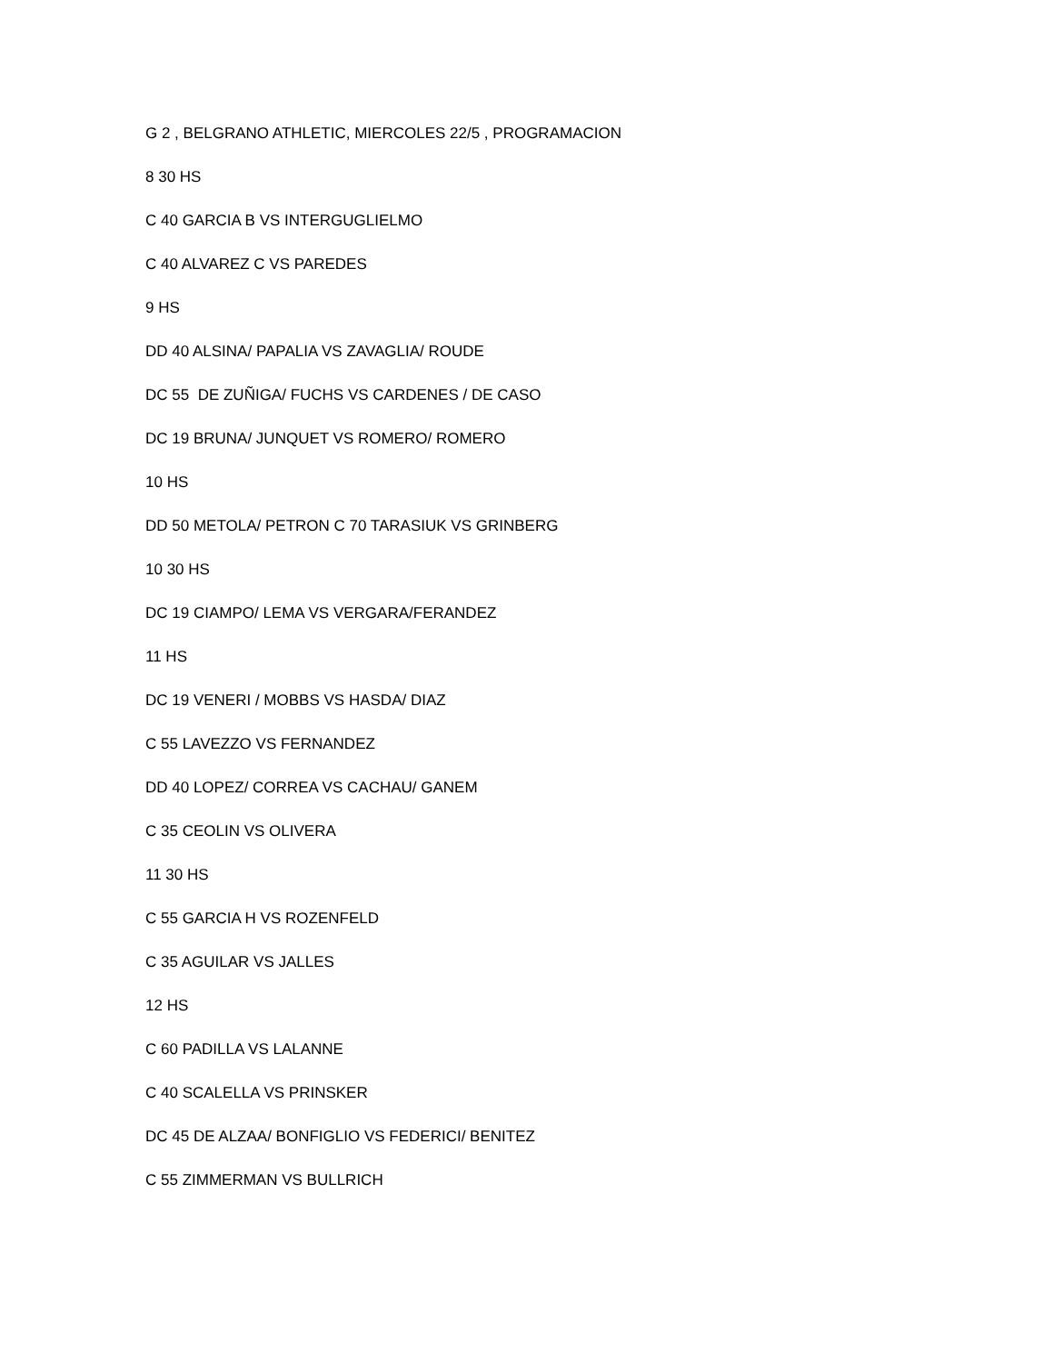G 2 , BELGRANO ATHLETIC, MIERCOLES 22/5 , PROGRAMACION
8 30 HS
C 40 GARCIA B VS INTERGUGLIELMO
C 40 ALVAREZ C VS PAREDES
9 HS
DD 40 ALSINA/ PAPALIA VS ZAVAGLIA/ ROUDE
DC 55 DE ZUÑIGA/ FUCHS VS CARDENES / DE CASO
DC 19 BRUNA/ JUNQUET VS ROMERO/ ROMERO
10 HS
DD 50 METOLA/ PETRON C 70 TARASIUK VS GRINBERG
10 30 HS
DC 19 CIAMPO/ LEMA VS VERGARA/FERANDEZ
11 HS
DC 19 VENERI / MOBBS VS HASDA/ DIAZ
C 55 LAVEZZO VS FERNANDEZ
DD 40 LOPEZ/ CORREA VS CACHAU/ GANEM
C 35 CEOLIN VS OLIVERA
11 30 HS
C 55 GARCIA H VS ROZENFELD
C 35 AGUILAR VS JALLES
12 HS
C 60 PADILLA VS LALANNE
C 40 SCALELLA VS PRINSKER
DC 45 DE ALZAA/ BONFIGLIO VS FEDERICI/ BENITEZ
C 55 ZIMMERMAN VS BULLRICH